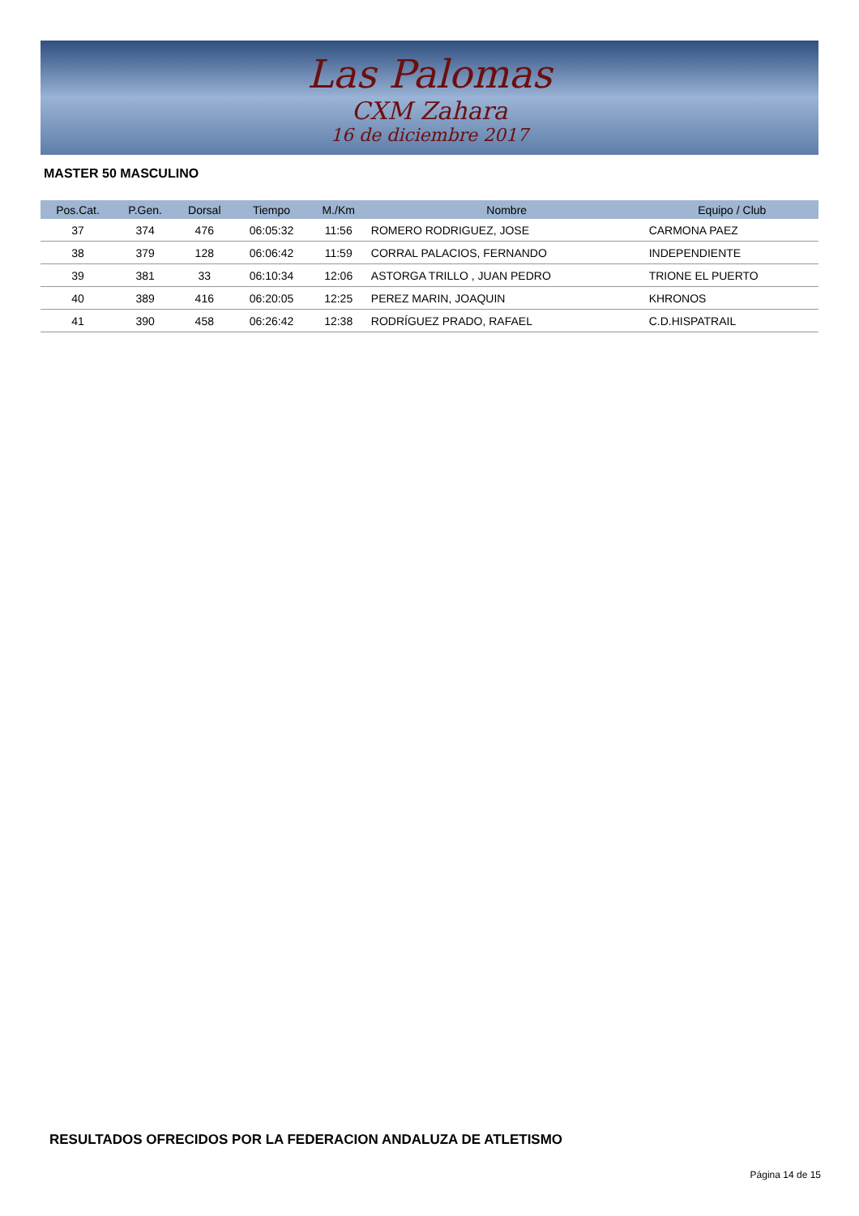Las Palomas
CXM Zahara
16 de diciembre 2017
MASTER 50 MASCULINO
| Pos.Cat. | P.Gen. | Dorsal | Tiempo | M./Km | Nombre | Equipo / Club |
| --- | --- | --- | --- | --- | --- | --- |
| 37 | 374 | 476 | 06:05:32 | 11:56 | ROMERO RODRIGUEZ, JOSE | CARMONA PAEZ |
| 38 | 379 | 128 | 06:06:42 | 11:59 | CORRAL PALACIOS, FERNANDO | INDEPENDIENTE |
| 39 | 381 | 33 | 06:10:34 | 12:06 | ASTORGA TRILLO , JUAN PEDRO | TRIONE EL PUERTO |
| 40 | 389 | 416 | 06:20:05 | 12:25 | PEREZ MARIN, JOAQUIN | KHRONOS |
| 41 | 390 | 458 | 06:26:42 | 12:38 | RODRÍGUEZ PRADO, RAFAEL | C.D.HISPATRAIL |
RESULTADOS OFRECIDOS POR LA FEDERACION ANDALUZA DE ATLETISMO
Página 14 de 15